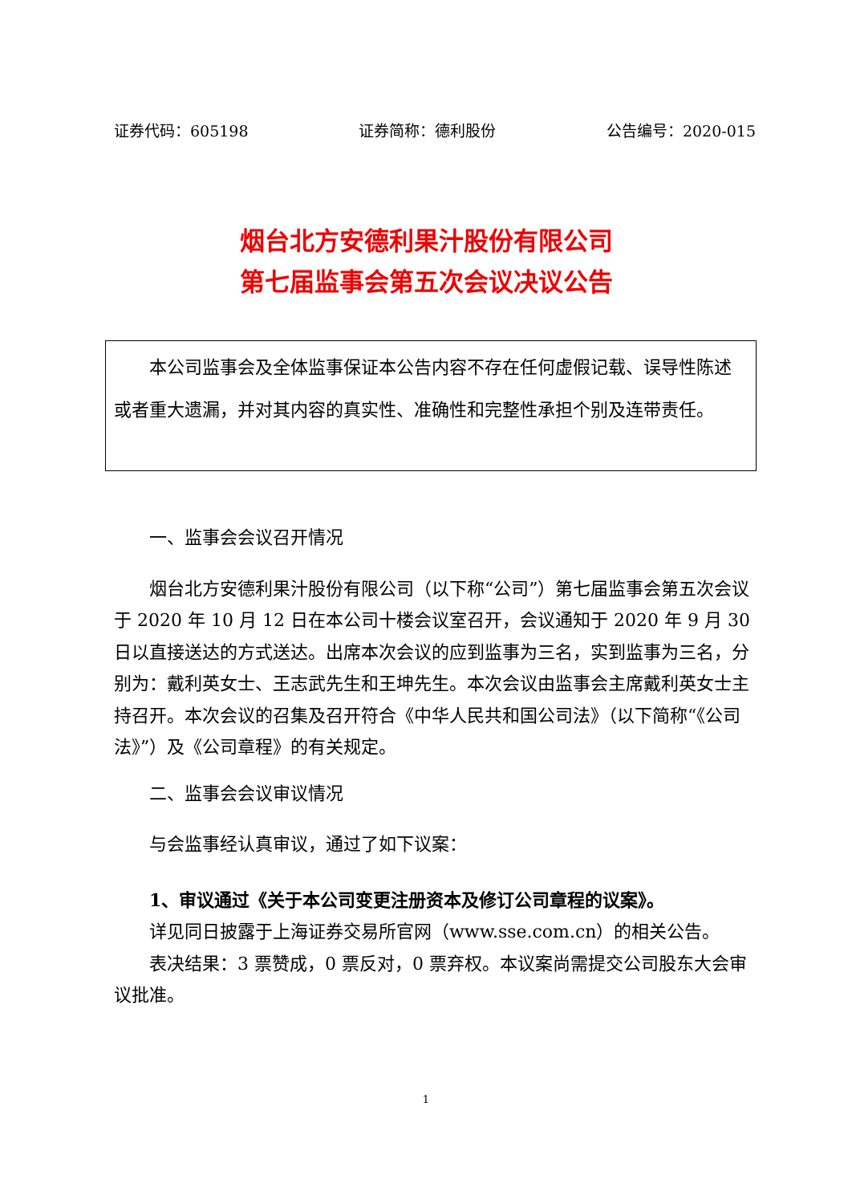证券代码：605198 证券简称：德利股份 公告编号：2020-015
烟台北方安德利果汁股份有限公司
第七届监事会第五次会议决议公告
本公司监事会及全体监事保证本公告内容不存在任何虚假记载、误导性陈述或者重大遗漏，并对其内容的真实性、准确性和完整性承担个别及连带责任。
一、监事会会议召开情况
烟台北方安德利果汁股份有限公司（以下称“公司”）第七届监事会第五次会议于 2020 年 10 月 12 日在本公司十楼会议室召开，会议通知于 2020 年 9 月 30 日以直接送达的方式送达。出席本次会议的应到监事为三名，实到监事为三名，分别为：戴利英女士、王志武先生和王坤先生。本次会议由监事会主席戴利英女士主持召开。本次会议的召集及召开符合《中华人民共和国公司法》（以下简称“《公司法》”）及《公司章程》的有关规定。
二、监事会会议审议情况
与会监事经认真审议，通过了如下议案：
1、审议通过《关于本公司变更注册资本及修订公司章程的议案》。
详见同日披露于上海证券交易所官网（www.sse.com.cn）的相关公告。
表决结果：3 票赞成，0 票反对，0 票弃权。本议案尚需提交公司股东大会审议批准。
1